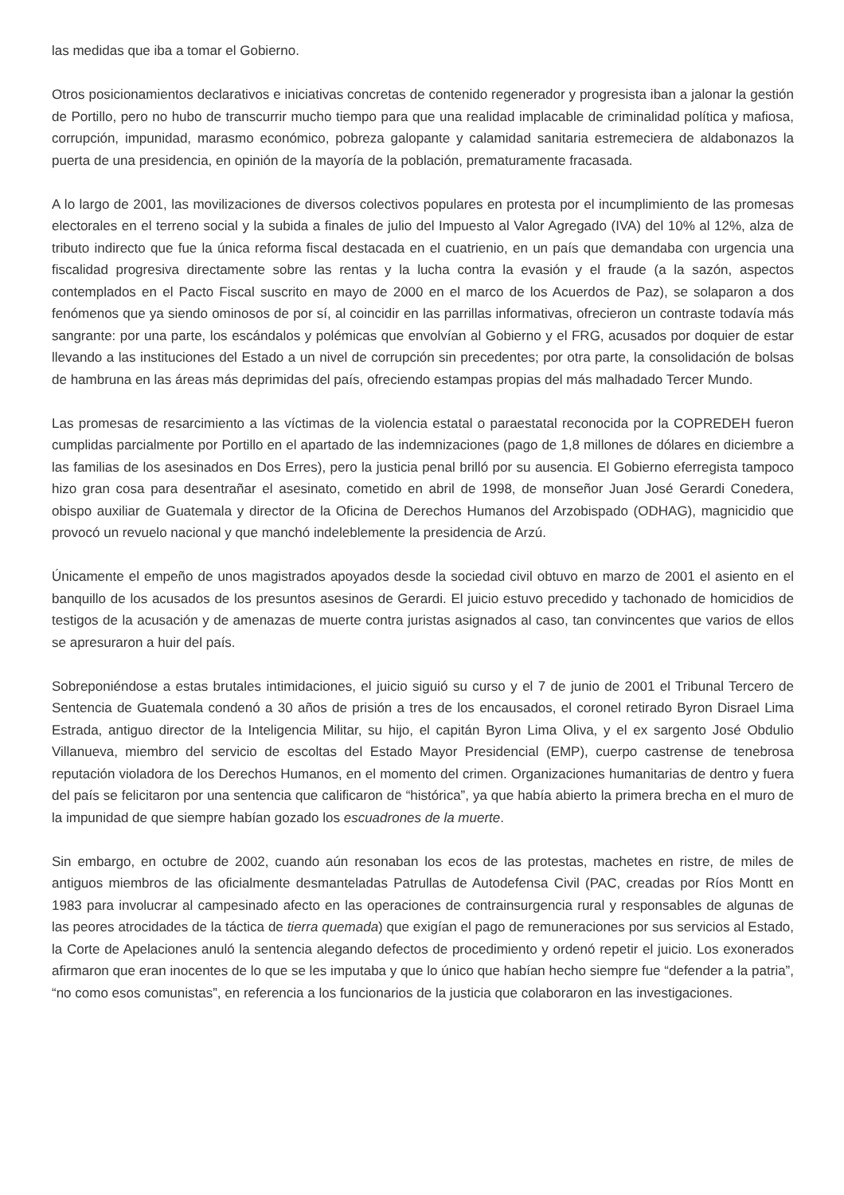las medidas que iba a tomar el Gobierno.
Otros posicionamientos declarativos e iniciativas concretas de contenido regenerador y progresista iban a jalonar la gestión de Portillo, pero no hubo de transcurrir mucho tiempo para que una realidad implacable de criminalidad política y mafiosa, corrupción, impunidad, marasmo económico, pobreza galopante y calamidad sanitaria estremeciera de aldabonazos la puerta de una presidencia, en opinión de la mayoría de la población, prematuramente fracasada.
A lo largo de 2001, las movilizaciones de diversos colectivos populares en protesta por el incumplimiento de las promesas electorales en el terreno social y la subida a finales de julio del Impuesto al Valor Agregado (IVA) del 10% al 12%, alza de tributo indirecto que fue la única reforma fiscal destacada en el cuatrienio, en un país que demandaba con urgencia una fiscalidad progresiva directamente sobre las rentas y la lucha contra la evasión y el fraude (a la sazón, aspectos contemplados en el Pacto Fiscal suscrito en mayo de 2000 en el marco de los Acuerdos de Paz), se solaparon a dos fenómenos que ya siendo ominosos de por sí, al coincidir en las parrillas informativas, ofrecieron un contraste todavía más sangrante: por una parte, los escándalos y polémicas que envolvían al Gobierno y el FRG, acusados por doquier de estar llevando a las instituciones del Estado a un nivel de corrupción sin precedentes; por otra parte, la consolidación de bolsas de hambruna en las áreas más deprimidas del país, ofreciendo estampas propias del más malhadado Tercer Mundo.
Las promesas de resarcimiento a las víctimas de la violencia estatal o paraestatal reconocida por la COPREDEH fueron cumplidas parcialmente por Portillo en el apartado de las indemnizaciones (pago de 1,8 millones de dólares en diciembre a las familias de los asesinados en Dos Erres), pero la justicia penal brilló por su ausencia. El Gobierno eferregista tampoco hizo gran cosa para desentrañar el asesinato, cometido en abril de 1998, de monseñor Juan José Gerardi Conedera, obispo auxiliar de Guatemala y director de la Oficina de Derechos Humanos del Arzobispado (ODHAG), magnicidio que provocó un revuelo nacional y que manchó indeleblemente la presidencia de Arzú.
Únicamente el empeño de unos magistrados apoyados desde la sociedad civil obtuvo en marzo de 2001 el asiento en el banquillo de los acusados de los presuntos asesinos de Gerardi. El juicio estuvo precedido y tachonado de homicidios de testigos de la acusación y de amenazas de muerte contra juristas asignados al caso, tan convincentes que varios de ellos se apresuraron a huir del país.
Sobreponiéndose a estas brutales intimidaciones, el juicio siguió su curso y el 7 de junio de 2001 el Tribunal Tercero de Sentencia de Guatemala condenó a 30 años de prisión a tres de los encausados, el coronel retirado Byron Disrael Lima Estrada, antiguo director de la Inteligencia Militar, su hijo, el capitán Byron Lima Oliva, y el ex sargento José Obdulio Villanueva, miembro del servicio de escoltas del Estado Mayor Presidencial (EMP), cuerpo castrense de tenebrosa reputación violadora de los Derechos Humanos, en el momento del crimen. Organizaciones humanitarias de dentro y fuera del país se felicitaron por una sentencia que calificaron de “histórica”, ya que había abierto la primera brecha en el muro de la impunidad de que siempre habían gozado los escuadrones de la muerte.
Sin embargo, en octubre de 2002, cuando aún resonaban los ecos de las protestas, machetes en ristre, de miles de antiguos miembros de las oficialmente desmanteladas Patrullas de Autodefensa Civil (PAC, creadas por Ríos Montt en 1983 para involucrar al campesinado afecto en las operaciones de contrainsurgencia rural y responsables de algunas de las peores atrocidades de la táctica de tierra quemada) que exigían el pago de remuneraciones por sus servicios al Estado, la Corte de Apelaciones anuló la sentencia alegando defectos de procedimiento y ordenó repetir el juicio. Los exonerados afirmaron que eran inocentes de lo que se les imputaba y que lo único que habían hecho siempre fue “defender a la patria”, “no como esos comunistas”, en referencia a los funcionarios de la justicia que colaboraron en las investigaciones.